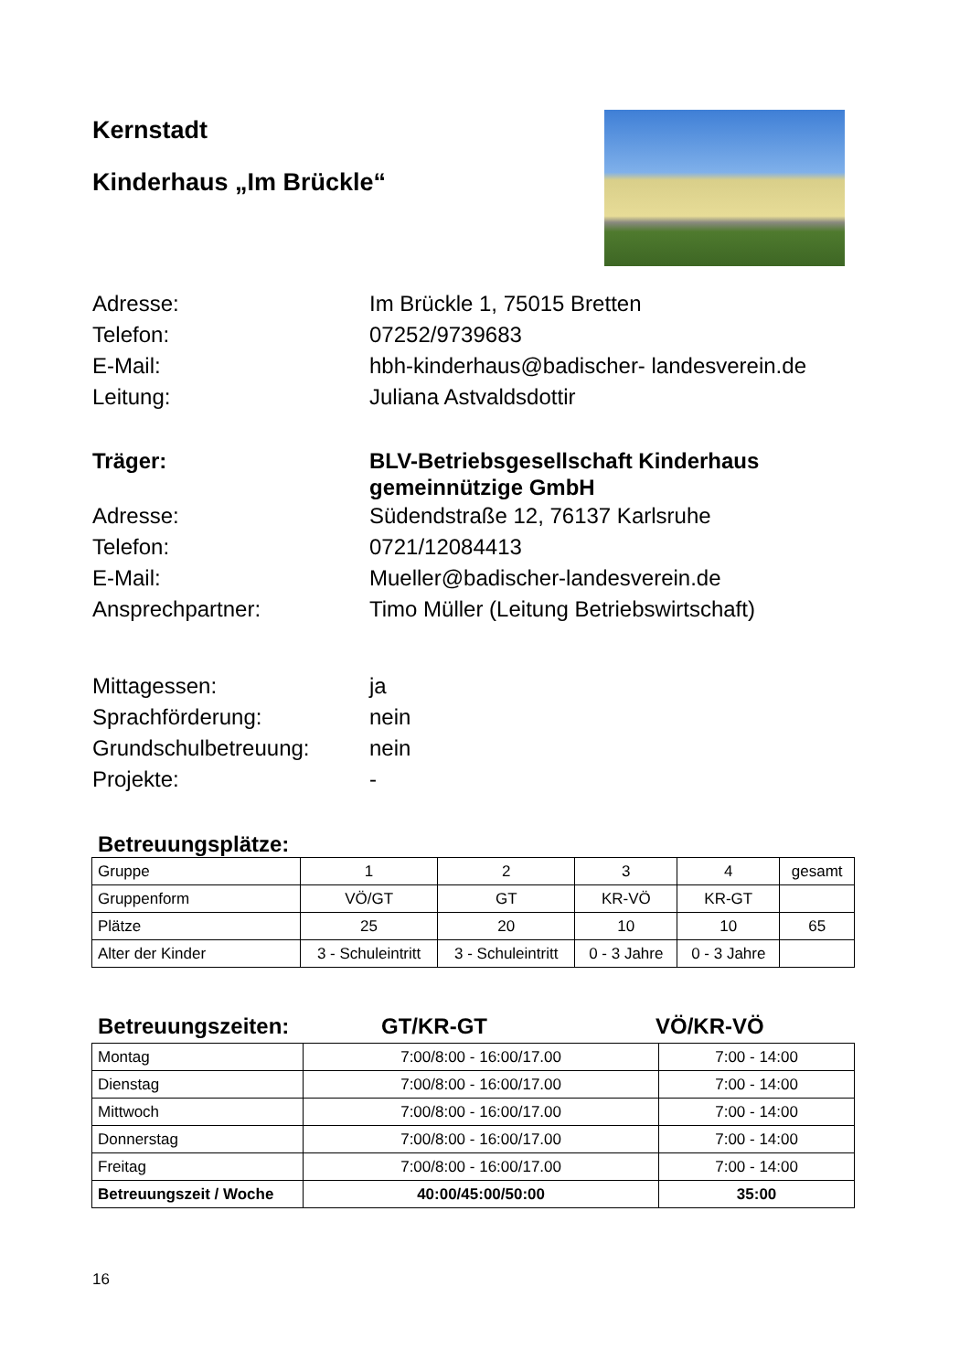Kernstadt
Kinderhaus „Im Brückle“
Adresse:
Im Brückle 1, 75015 Bretten
Telefon:
07252/9739683
E-Mail:
hbh-kinderhaus@badischer- landesverein.de
Leitung:
Juliana Astvaldsdottir
Träger:
BLV-Betriebsgesellschaft Kinderhaus gemeinnützige GmbH
Adresse:
Südendstraße 12, 76137 Karlsruhe
Telefon:
0721/12084413
E-Mail:
Mueller@badischer-landesverein.de
Ansprechpartner:
Timo Müller (Leitung Betriebswirtschaft)
Mittagessen:
ja
Sprachförderung:
nein
Grundschulbetreuung:
nein
Projekte:
-
Betreuungsplätze:
| Gruppe | 1 | 2 | 3 | 4 | gesamt |
| Gruppenform | VÖ/GT | GT | KR-VÖ | KR-GT | |
| Plätze | 25 | 20 | 10 | 10 | 65 |
| Alter der Kinder | 3 - Schuleintritt | 3 - Schuleintritt | 0 - 3 Jahre | 0 - 3 Jahre | |
Betreuungszeiten: GT/KR-GT VÖ/KR-VÖ
| Montag | 7:00/8:00 - 16:00/17.00 | 7:00 - 14:00 |
| Dienstag | 7:00/8:00 - 16:00/17.00 | 7:00 - 14:00 |
| Mittwoch | 7:00/8:00 - 16:00/17.00 | 7:00 - 14:00 |
| Donnerstag | 7:00/8:00 - 16:00/17.00 | 7:00 - 14:00 |
| Freitag | 7:00/8:00 - 16:00/17.00 | 7:00 - 14:00 |
| Betreuungszeit / Woche | 40:00/45:00/50:00 | 35:00 |
16